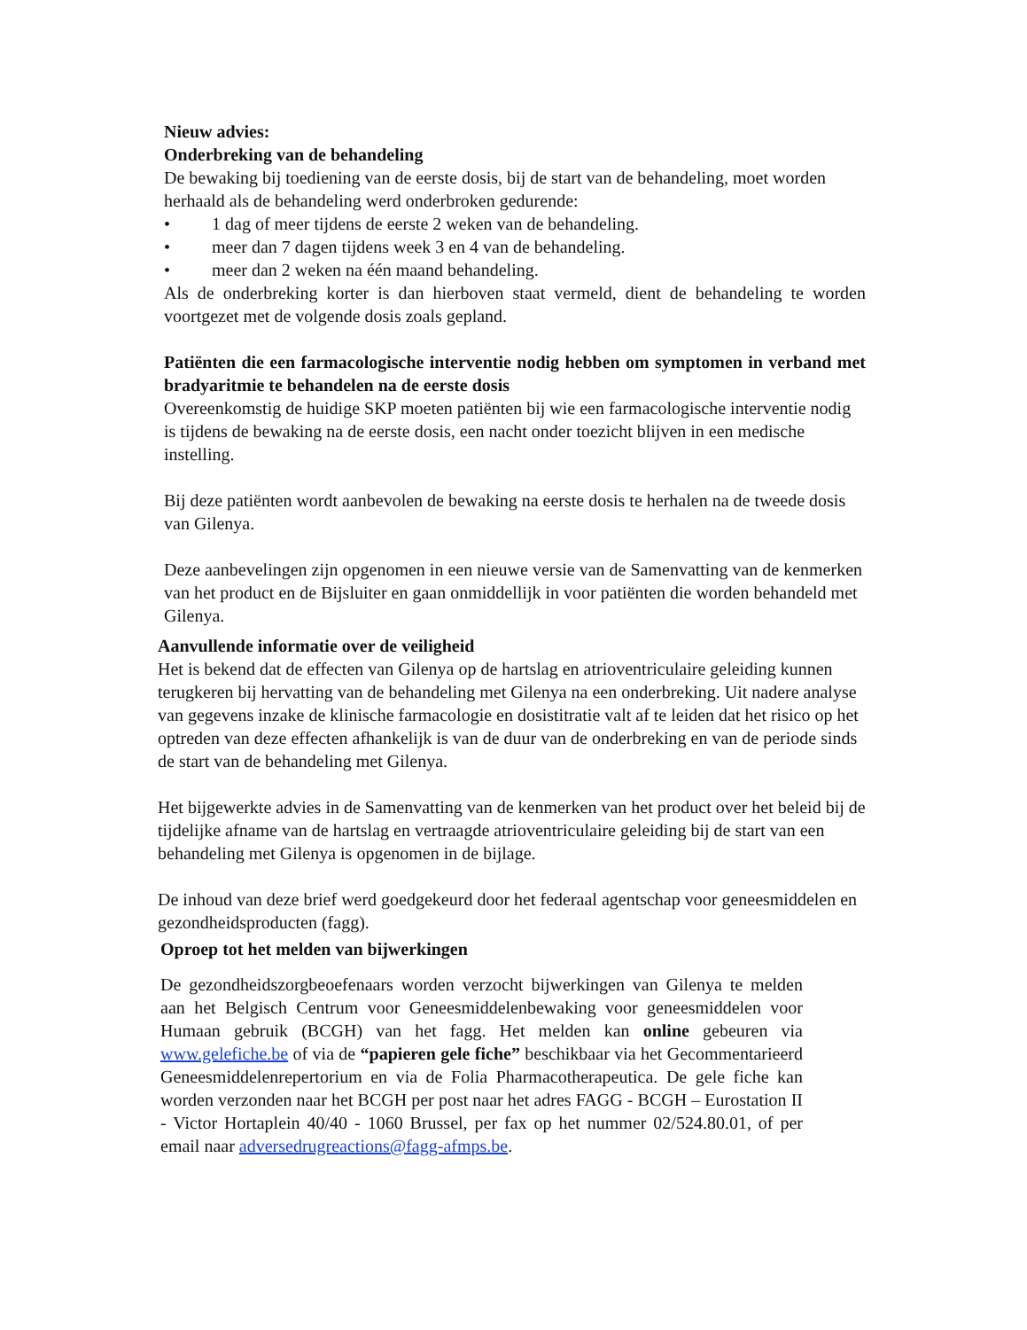Nieuw advies:
Onderbreking van de behandeling
De bewaking bij toediening van de eerste dosis, bij de start van de behandeling, moet worden herhaald als de behandeling werd onderbroken gedurende:
• 1 dag of meer tijdens de eerste 2 weken van de behandeling.
• meer dan 7 dagen tijdens week 3 en 4 van de behandeling.
• meer dan 2 weken na één maand behandeling.
Als de onderbreking korter is dan hierboven staat vermeld, dient de behandeling te worden voortgezet met de volgende dosis zoals gepland.
Patiënten die een farmacologische interventie nodig hebben om symptomen in verband met bradyaritmie te behandelen na de eerste dosis
Overeenkomstig de huidige SKP moeten patiënten bij wie een farmacologische interventie nodig is tijdens de bewaking na de eerste dosis, een nacht onder toezicht blijven in een medische instelling.
Bij deze patiënten wordt aanbevolen de bewaking na eerste dosis te herhalen na de tweede dosis van Gilenya.
Deze aanbevelingen zijn opgenomen in een nieuwe versie van de Samenvatting van de kenmerken van het product en de Bijsluiter en gaan onmiddellijk in voor patiënten die worden behandeld met Gilenya.
Aanvullende informatie over de veiligheid
Het is bekend dat de effecten van Gilenya op de hartslag en atrioventriculaire geleiding kunnen terugkeren bij hervatting van de behandeling met Gilenya na een onderbreking. Uit nadere analyse van gegevens inzake de klinische farmacologie en dosistitratie valt af te leiden dat het risico op het optreden van deze effecten afhankelijk is van de duur van de onderbreking en van de periode sinds de start van de behandeling met Gilenya.
Het bijgewerkte advies in de Samenvatting van de kenmerken van het product over het beleid bij de tijdelijke afname van de hartslag en vertraagde atrioventriculaire geleiding bij de start van een behandeling met Gilenya is opgenomen in de bijlage.
De inhoud van deze brief werd goedgekeurd door het federaal agentschap voor geneesmiddelen en gezondheidsproducten (fagg).
Oproep tot het melden van bijwerkingen
De gezondheidszorgbeoefenaars worden verzocht bijwerkingen van Gilenya te melden aan het Belgisch Centrum voor Geneesmiddelenbewaking voor geneesmiddelen voor Humaan gebruik (BCGH) van het fagg. Het melden kan online gebeuren via www.gelefiche.be of via de “papieren gele fiche” beschikbaar via het Gecommentarieerd Geneesmiddelenrepertorium en via de Folia Pharmacotherapeutica. De gele fiche kan worden verzonden naar het BCGH per post naar het adres FAGG - BCGH – Eurostation II - Victor Hortaplein 40/40 - 1060 Brussel, per fax op het nummer 02/524.80.01, of per email naar adversedrugreactions@fagg-afmps.be.